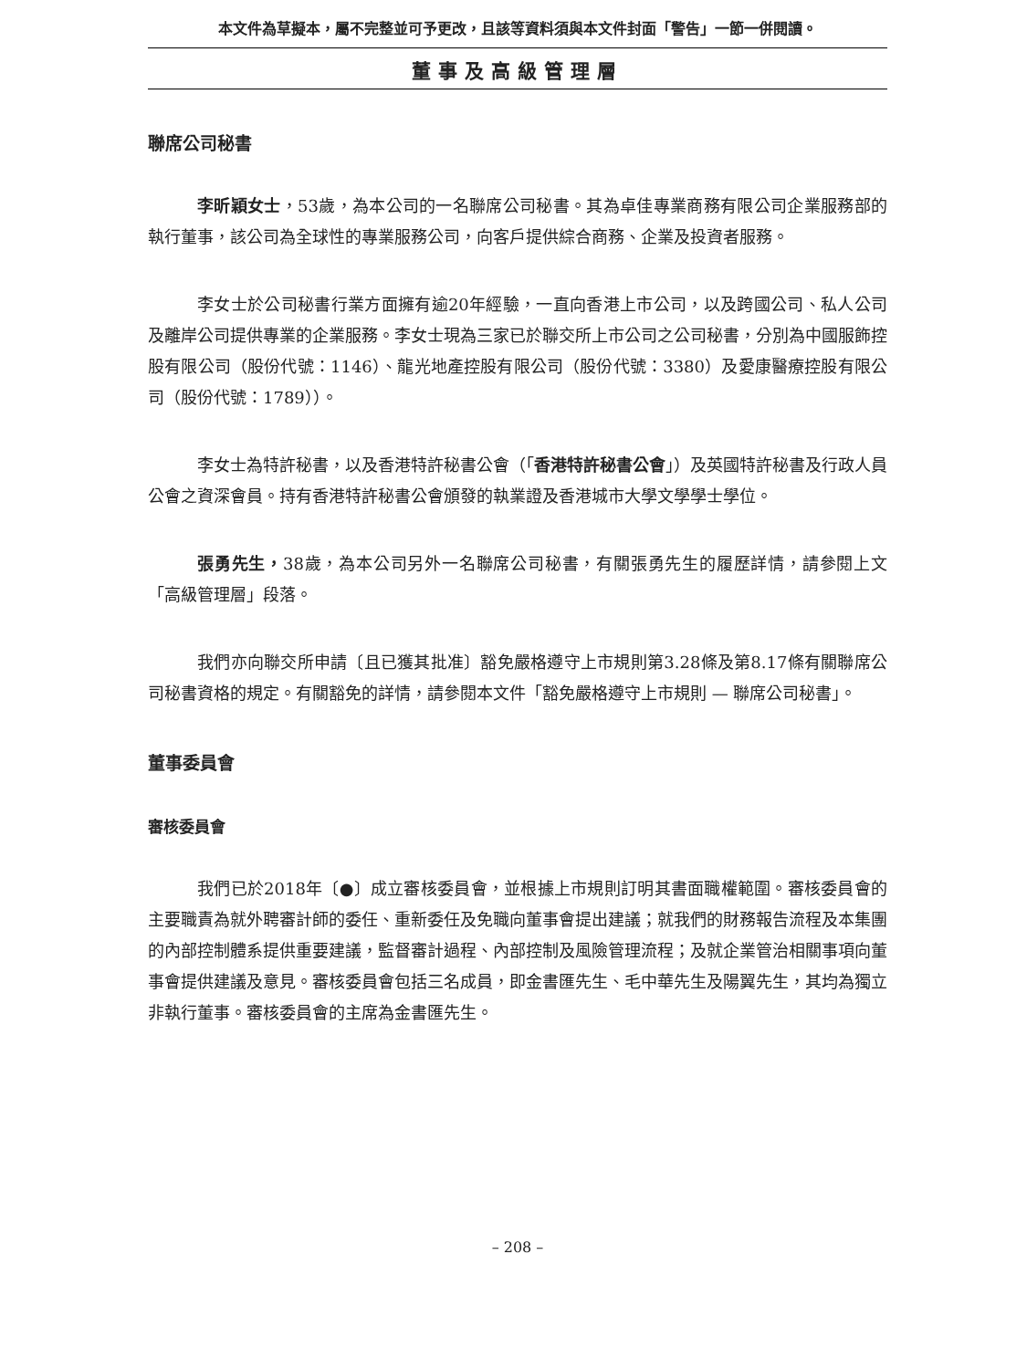本文件為草擬本，屬不完整並可予更改，且該等資料須與本文件封面「警告」一節一併閱讀。
董事及高級管理層
聯席公司秘書
李昕穎女士，53歲，為本公司的一名聯席公司秘書。其為卓佳專業商務有限公司企業服務部的執行董事，該公司為全球性的專業服務公司，向客戶提供綜合商務、企業及投資者服務。
李女士於公司秘書行業方面擁有逾20年經驗，一直向香港上市公司，以及跨國公司、私人公司及離岸公司提供專業的企業服務。李女士現為三家已於聯交所上市公司之公司秘書，分別為中國服飾控股有限公司（股份代號：1146）、龍光地產控股有限公司（股份代號：3380）及愛康醫療控股有限公司（股份代號：1789））。
李女士為特許秘書，以及香港特許秘書公會（「香港特許秘書公會」）及英國特許秘書及行政人員公會之資深會員。持有香港特許秘書公會頒發的執業證及香港城市大學文學學士學位。
張勇先生，38歲，為本公司另外一名聯席公司秘書，有關張勇先生的履歷詳情，請參閱上文「高級管理層」段落。
我們亦向聯交所申請〔且已獲其批准〕豁免嚴格遵守上市規則第3.28條及第8.17條有關聯席公司秘書資格的規定。有關豁免的詳情，請參閱本文件「豁免嚴格遵守上市規則 — 聯席公司秘書」。
董事委員會
審核委員會
我們已於2018年〔●〕成立審核委員會，並根據上市規則訂明其書面職權範圍。審核委員會的主要職責為就外聘審計師的委任、重新委任及免職向董事會提出建議；就我們的財務報告流程及本集團的內部控制體系提供重要建議，監督審計過程、內部控制及風險管理流程；及就企業管治相關事項向董事會提供建議及意見。審核委員會包括三名成員，即金書匯先生、毛中華先生及陽翼先生，其均為獨立非執行董事。審核委員會的主席為金書匯先生。
– 208 –